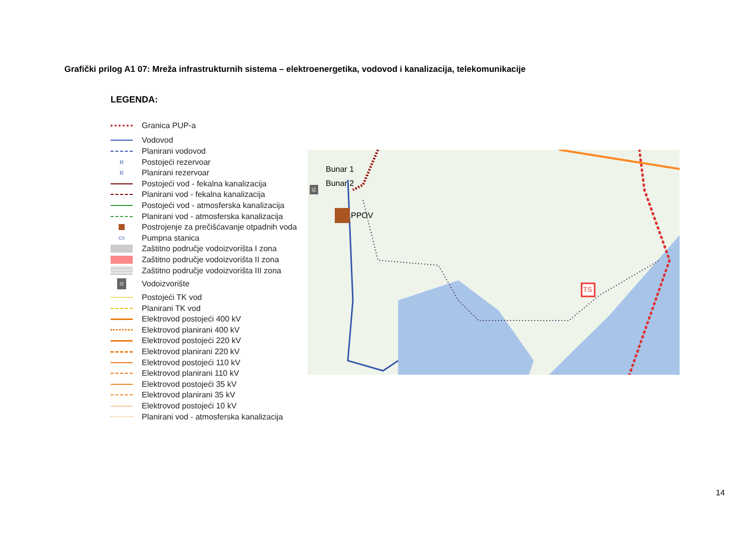Grafički prilog A1 07: Mreža infrastrukturnih sistema – elektroenergetika, vodovod i kanalizacija, telekomunikacije
LEGENDA:
Granica PUP-a
Vodovod
Planirani vodovod
R Postojeći rezervoar
R Planirani rezervoar
Postojeći vod - fekalna kanalizacija
Planirani vod - fekalna kanalizacija
Postojeći vod - atmosferska kanalizacija
Planirani vod - atmosferska kanalizacija
Postrojenje za prečišćavanje otpadnih voda
CS Pumpna stanica
Zaštitno područje vodoizvorišta I zona
Zaštitno područje vodoizvorišta II zona
Zaštitno područje vodoizvorišta III zona
IZ Vodoizvorište
Postojeći TK vod
Planirani TK vod
Elektrovod postojeći 400 kV
Elektrovod planirani 400 kV
Elektrovod postojeći 220 kV
Elektrovod planirani 220 kV
Elektrovod postojeći 110 kV
Elektrovod planirani 110 kV
Elektrovod postojeći 35 kV
Elektrovod planirani 35 kV
Elektrovod postojeći 10 kV
Planirani vod - atmosferska kanalizacija
Bunar 1
Bunar 2
PPOV
TS
IZ
14